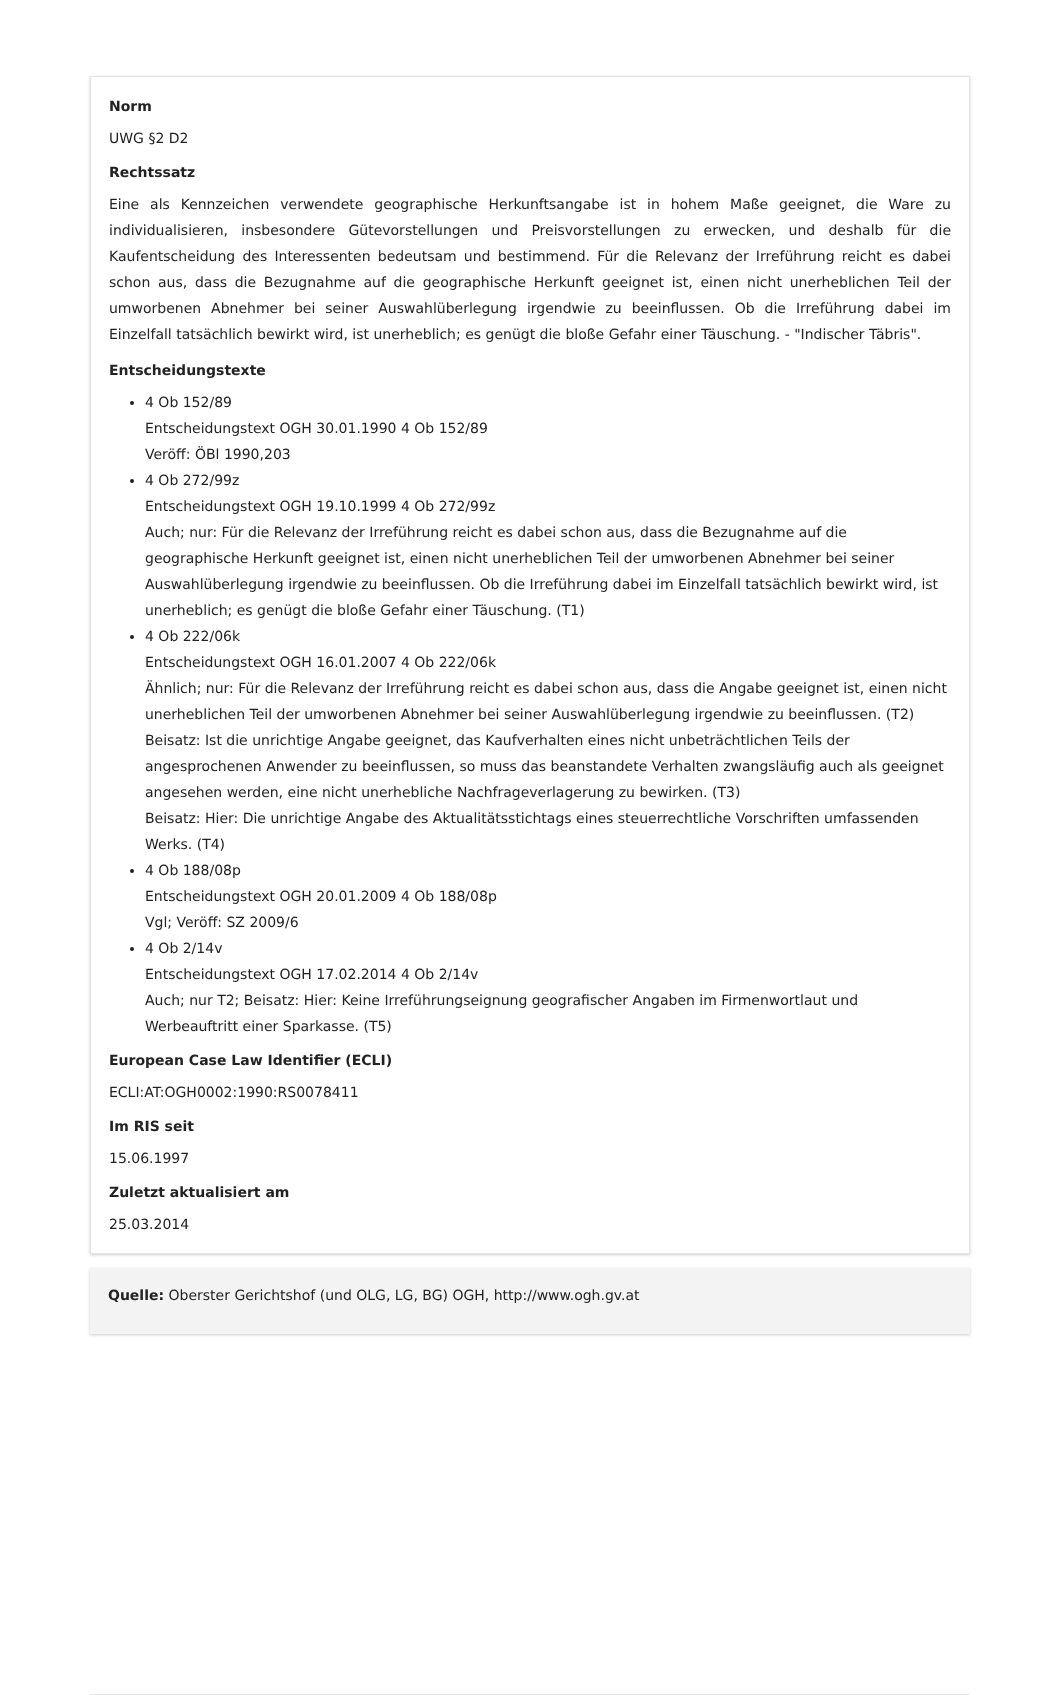Norm
UWG §2 D2
Rechtssatz
Eine als Kennzeichen verwendete geographische Herkunftsangabe ist in hohem Maße geeignet, die Ware zu individualisieren, insbesondere Gütevorstellungen und Preisvorstellungen zu erwecken, und deshalb für die Kaufentscheidung des Interessenten bedeutsam und bestimmend. Für die Relevanz der Irreführung reicht es dabei schon aus, dass die Bezugnahme auf die geographische Herkunft geeignet ist, einen nicht unerheblichen Teil der umworbenen Abnehmer bei seiner Auswahlüberlegung irgendwie zu beeinflussen. Ob die Irreführung dabei im Einzelfall tatsächlich bewirkt wird, ist unerheblich; es genügt die bloße Gefahr einer Täuschung. - "Indischer Täbris".
Entscheidungstexte
4 Ob 152/89
Entscheidungstext OGH 30.01.1990 4 Ob 152/89
Veröff: ÖBl 1990,203
4 Ob 272/99z
Entscheidungstext OGH 19.10.1999 4 Ob 272/99z
Auch; nur: Für die Relevanz der Irreführung reicht es dabei schon aus, dass die Bezugnahme auf die geographische Herkunft geeignet ist, einen nicht unerheblichen Teil der umworbenen Abnehmer bei seiner Auswahlüberlegung irgendwie zu beeinflussen. Ob die Irreführung dabei im Einzelfall tatsächlich bewirkt wird, ist unerheblich; es genügt die bloße Gefahr einer Täuschung. (T1)
4 Ob 222/06k
Entscheidungstext OGH 16.01.2007 4 Ob 222/06k
Ähnlich; nur: Für die Relevanz der Irreführung reicht es dabei schon aus, dass die Angabe geeignet ist, einen nicht unerheblichen Teil der umworbenen Abnehmer bei seiner Auswahlüberlegung irgendwie zu beeinflussen. (T2)
Beisatz: Ist die unrichtige Angabe geeignet, das Kaufverhalten eines nicht unbeträchtlichen Teils der angesprochenen Anwender zu beeinflussen, so muss das beanstandete Verhalten zwangsläufig auch als geeignet angesehen werden, eine nicht unerhebliche Nachfrageverlagerung zu bewirken. (T3)
Beisatz: Hier: Die unrichtige Angabe des Aktualitätsstichtags eines steuerrechtliche Vorschriften umfassenden Werks. (T4)
4 Ob 188/08p
Entscheidungstext OGH 20.01.2009 4 Ob 188/08p
Vgl; Veröff: SZ 2009/6
4 Ob 2/14v
Entscheidungstext OGH 17.02.2014 4 Ob 2/14v
Auch; nur T2; Beisatz: Hier: Keine Irreführungseignung geografischer Angaben im Firmenwortlaut und Werbeauftritt einer Sparkasse. (T5)
European Case Law Identifier (ECLI)
ECLI:AT:OGH0002:1990:RS0078411
Im RIS seit
15.06.1997
Zuletzt aktualisiert am
25.03.2014
Quelle: Oberster Gerichtshof (und OLG, LG, BG) OGH, http://www.ogh.gv.at